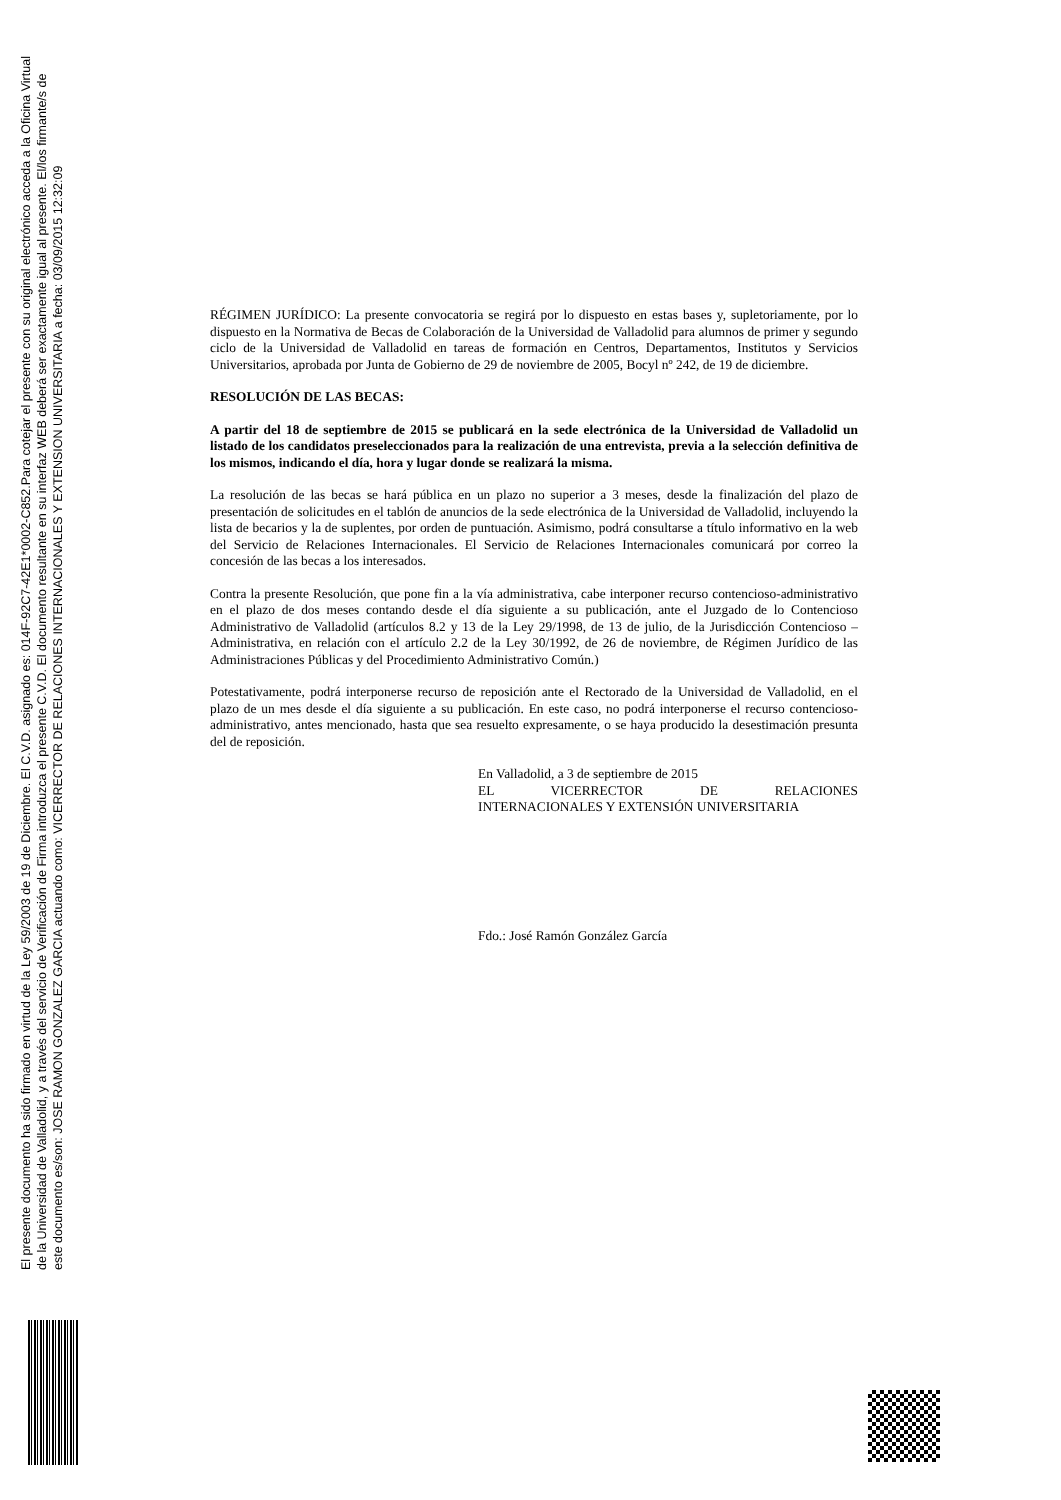El presente documento ha sido firmado en virtud de la Ley 59/2003 de 19 de Diciembre. El C.V.D. asignado es: 014F-92C7-42E1*0002-C852.Para cotejar el presente con su original electrónico acceda a la Oficina Virtual de la Universidad de Valladolid, y a través del servicio de Verificación de Firma introduzca el presente C.V.D. El documento resultante en su interfaz WEB deberá ser exactamente igual al presente. El/los firmante/s de este documento es/son: JOSE RAMON GONZALEZ GARCIA actuando como: VICERRECTOR DE RELACIONES INTERNACIONALES Y EXTENSION UNIVERSITARIA a fecha: 03/09/2015 12:32:09
RÉGIMEN JURÍDICO: La presente convocatoria se regirá por lo dispuesto en estas bases y, supletoriamente, por lo dispuesto en la Normativa de Becas de Colaboración de la Universidad de Valladolid para alumnos de primer y segundo ciclo de la Universidad de Valladolid en tareas de formación en Centros, Departamentos, Institutos y Servicios Universitarios, aprobada por Junta de Gobierno de 29 de noviembre de 2005, Bocyl nº 242, de 19 de diciembre.
RESOLUCIÓN DE LAS BECAS:
A partir del 18 de septiembre de 2015 se publicará en la sede electrónica de la Universidad de Valladolid un listado de los candidatos preseleccionados para la realización de una entrevista, previa a la selección definitiva de los mismos, indicando el día, hora y lugar donde se realizará la misma.
La resolución de las becas se hará pública en un plazo no superior a 3 meses, desde la finalización del plazo de presentación de solicitudes en el tablón de anuncios de la sede electrónica de la Universidad de Valladolid, incluyendo la lista de becarios y la de suplentes, por orden de puntuación. Asimismo, podrá consultarse a título informativo en la web del Servicio de Relaciones Internacionales. El Servicio de Relaciones Internacionales comunicará por correo la concesión de las becas a los interesados.
Contra la presente Resolución, que pone fin a la vía administrativa, cabe interponer recurso contencioso-administrativo en el plazo de dos meses contando desde el día siguiente a su publicación, ante el Juzgado de lo Contencioso Administrativo de Valladolid (artículos 8.2 y 13 de la Ley 29/1998, de 13 de julio, de la Jurisdicción Contencioso –Administrativa, en relación con el artículo 2.2 de la Ley 30/1992, de 26 de noviembre, de Régimen Jurídico de las Administraciones Públicas y del Procedimiento Administrativo Común.)
Potestativamente, podrá interponerse recurso de reposición ante el Rectorado de la Universidad de Valladolid, en el plazo de un mes desde el día siguiente a su publicación. En este caso, no podrá interponerse el recurso contencioso-administrativo, antes mencionado, hasta que sea resuelto expresamente, o se haya producido la desestimación presunta del de reposición.
En Valladolid, a 3 de septiembre de 2015
EL VICERRECTOR DE RELACIONES
INTERNACIONALES Y EXTENSIÓN UNIVERSITARIA
Fdo.: José Ramón González García